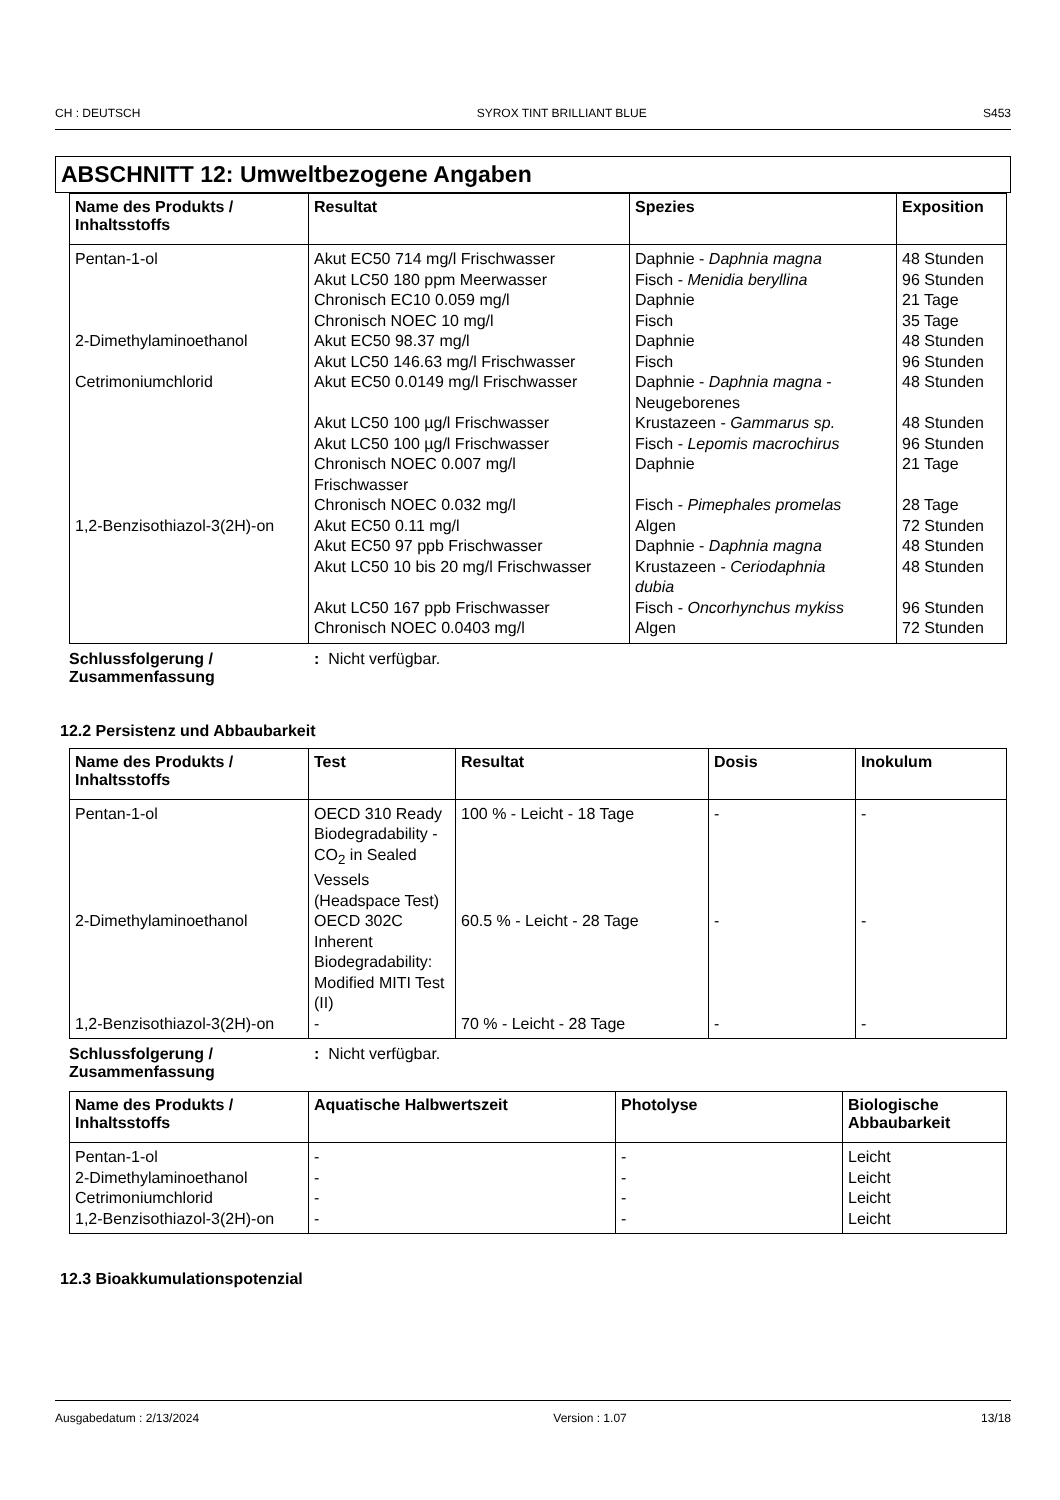CH : DEUTSCH SYROX TINT BRILLIANT BLUE S453
ABSCHNITT 12: Umweltbezogene Angaben
| Name des Produkts / Inhaltsstoffs | Resultat | Spezies | Exposition |
| --- | --- | --- | --- |
| Pentan-1-ol 2-Dimethylaminoethanol Cetrimoniumchlorid 1,2-Benzisothiazol-3(2H)-on | Akut EC50 714 mg/l Frischwasser Akut LC50 180 ppm Meerwasser Chronisch EC10 0.059 mg/l Chronisch NOEC 10 mg/l Akut EC50 98.37 mg/l Akut LC50 146.63 mg/l Frischwasser Akut EC50 0.0149 mg/l Frischwasser Akut LC50 100 µg/l Frischwasser Akut LC50 100 µg/l Frischwasser Chronisch NOEC 0.007 mg/l Frischwasser Chronisch NOEC 0.032 mg/l Akut EC50 0.11 mg/l Akut EC50 97 ppb Frischwasser Akut LC50 10 bis 20 mg/l Frischwasser Akut LC50 167 ppb Frischwasser Chronisch NOEC 0.0403 mg/l | Daphnie - Daphnia magna Fisch - Menidia beryllina Daphnie Fisch Daphnie Fisch Daphnie - Daphnia magna - Neugeborenes Krustazeen - Gammarus sp. Fisch - Lepomis macrochirus Daphnie Fisch - Pimephales promelas Algen Daphnie - Daphnia magna Krustazeen - Ceriodaphnia dubia Fisch - Oncorhynchus mykiss Algen | 48 Stunden 96 Stunden 21 Tage 35 Tage 48 Stunden 96 Stunden 48 Stunden 48 Stunden 96 Stunden 21 Tage 28 Tage 72 Stunden 48 Stunden 48 Stunden 96 Stunden 72 Stunden |
Schlussfolgerung / Zusammenfassung: Nicht verfügbar.
12.2 Persistenz und Abbaubarkeit
| Name des Produkts / Inhaltsstoffs | Test | Resultat | Dosis | Inokulum |
| --- | --- | --- | --- | --- |
| Pentan-1-ol | OECD 310 Ready Biodegradability - CO<sub>2</sub> in Sealed Vessels (Headspace Test) | 100 % - Leicht - 18 Tage | - | - |
| 2-Dimethylaminoethanol | OECD 302C Inherent Biodegradability: Modified MITI Test (II) | 60.5 % - Leicht - 28 Tage | - | - |
| 1,2-Benzisothiazol-3(2H)-on | - | 70 % - Leicht - 28 Tage | - | - |
Schlussfolgerung / Zusammenfassung: Nicht verfügbar.
| Name des Produkts / Inhaltsstoffs | Aquatische Halbwertszeit | Photolyse | Biologische Abbaubarkeit |
| --- | --- | --- | --- |
| Pentan-1-ol 2-Dimethylaminoethanol Cetrimoniumchlorid 1,2-Benzisothiazol-3(2H)-on | - - - - | - - - - | Leicht Leicht Leicht Leicht |
12.3 Bioakkumulationspotenzial
Ausgabedatum : 2/13/2024 Version : 1.07 13/18